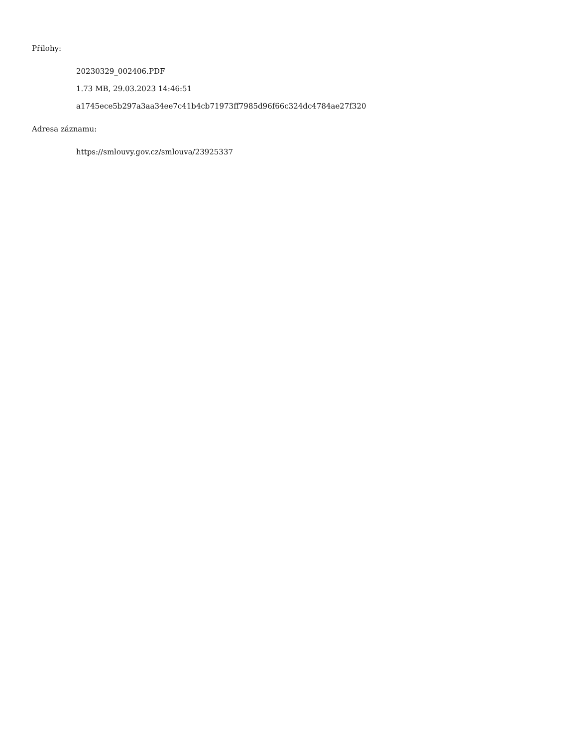Přílohy:
20230329_002406.PDF
1.73 MB, 29.03.2023 14:46:51
a1745ece5b297a3aa34ee7c41b4cb71973ff7985d96f66c324dc4784ae27f320
Adresa záznamu:
https://smlouvy.gov.cz/smlouva/23925337